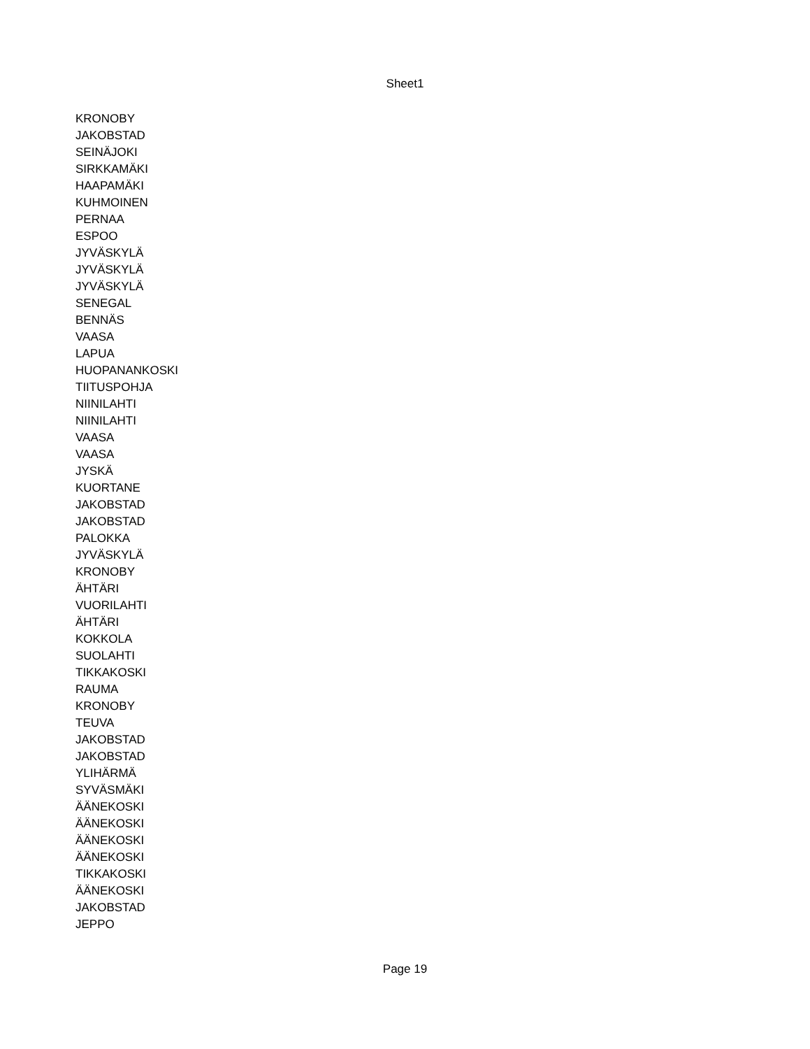Sheet1
| KRONOBY |
| JAKOBSTAD |
| SEINÄJOKI |
| SIRKKAMÄKI |
| HAAPAMÄKI |
| KUHMOINEN |
| PERNAA |
| ESPOO |
| JYVÄSKYLÄ |
| JYVÄSKYLÄ |
| JYVÄSKYLÄ |
| SENEGAL |
| BENNÄS |
| VAASA |
| LAPUA |
| HUOPANANKOSKI |
| TIITUSPOHJA |
| NIINILAHTI |
| NIINILAHTI |
| VAASA |
| VAASA |
| JYSKÄ |
| KUORTANE |
| JAKOBSTAD |
| JAKOBSTAD |
| PALOKKA |
| JYVÄSKYLÄ |
| KRONOBY |
| ÄHTÄRI |
| VUORILAHTI |
| ÄHTÄRI |
| KOKKOLA |
| SUOLAHTI |
| TIKKAKOSKI |
| RAUMA |
| KRONOBY |
| TEUVA |
| JAKOBSTAD |
| JAKOBSTAD |
| YLIHÄRMÄ |
| SYVÄSMÄKI |
| ÄÄNEKOSKI |
| ÄÄNEKOSKI |
| ÄÄNEKOSKI |
| ÄÄNEKOSKI |
| TIKKAKOSKI |
| ÄÄNEKOSKI |
| JAKOBSTAD |
| JEPPO |
Page 19